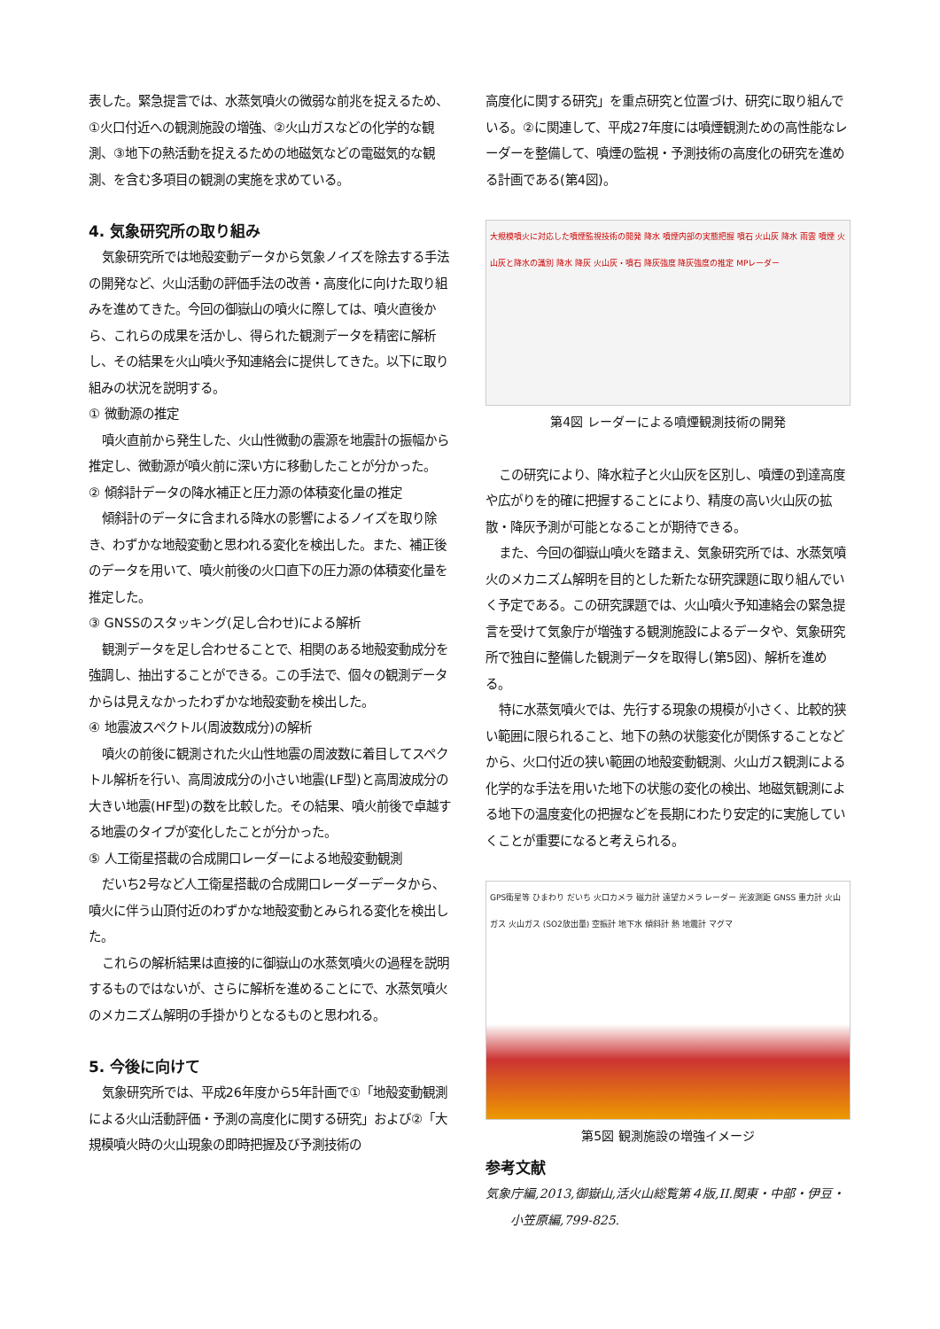表した。緊急提言では、水蒸気噴火の微弱な前兆を捉えるため、①火口付近への観測施設の増強、②火山ガスなどの化学的な観測、③地下の熱活動を捉えるための地磁気などの電磁気的な観測、を含む多項目の観測の実施を求めている。
4. 気象研究所の取り組み
気象研究所では地殻変動データから気象ノイズを除去する手法の開発など、火山活動の評価手法の改善・高度化に向けた取り組みを進めてきた。今回の御嶽山の噴火に際しては、噴火直後から、これらの成果を活かし、得られた観測データを精密に解析し、その結果を火山噴火予知連絡会に提供してきた。以下に取り組みの状況を説明する。
① 微動源の推定
噴火直前から発生した、火山性微動の震源を地震計の振幅から推定し、微動源が噴火前に深い方に移動したことが分かった。
② 傾斜計データの降水補正と圧力源の体積変化量の推定
傾斜計のデータに含まれる降水の影響によるノイズを取り除き、わずかな地殻変動と思われる変化を検出した。また、補正後のデータを用いて、噴火前後の火口直下の圧力源の体積変化量を推定した。
③ GNSSのスタッキング(足し合わせ)による解析
観測データを足し合わせることで、相関のある地殻変動成分を強調し、抽出することができる。この手法で、個々の観測データからは見えなかったわずかな地殻変動を検出した。
④ 地震波スペクトル(周波数成分)の解析
噴火の前後に観測された火山性地震の周波数に着目してスペクトル解析を行い、高周波成分の小さい地震(LF型)と高周波成分の大きい地震(HF型)の数を比較した。その結果、噴火前後で卓越する地震のタイプが変化したことが分かった。
⑤ 人工衛星搭載の合成開口レーダーによる地殻変動観測
だいち2号など人工衛星搭載の合成開口レーダーデータから、噴火に伴う山頂付近のわずかな地殻変動とみられる変化を検出した。
これらの解析結果は直接的に御嶽山の水蒸気噴火の過程を説明するものではないが、さらに解析を進めることにで、水蒸気噴火のメカニズム解明の手掛かりとなるものと思われる。
5. 今後に向けて
気象研究所では、平成26年度から5年計画で①「地殻変動観測による火山活動評価・予測の高度化に関する研究」および②「大規模噴火時の火山現象の即時把握及び予測技術の
高度化に関する研究」を重点研究と位置づけ、研究に取り組んでいる。②に関連して、平成27年度には噴煙観測ための高性能なレーダーを整備して、噴煙の監視・予測技術の高度化の研究を進める計画である(第4図)。
大規模噴火に対応した噴煙監視技術の開発 降水 噴煙内部の実態把握 噴石 火山灰 降水 雨雲 噴煙 火山灰と降水の識別 降水 降灰 火山灰・噴石 降灰強度 降灰強度の推定 MPレーダー
第4図 レーダーによる噴煙観測技術の開発
この研究により、降水粒子と火山灰を区別し、噴煙の到達高度や広がりを的確に把握することにより、精度の高い火山灰の拡散・降灰予測が可能となることが期待できる。
また、今回の御嶽山噴火を踏まえ、気象研究所では、水蒸気噴火のメカニズム解明を目的とした新たな研究課題に取り組んでいく予定である。この研究課題では、火山噴火予知連絡会の緊急提言を受けて気象庁が増強する観測施設によるデータや、気象研究所で独自に整備した観測データを取得し(第5図)、解析を進める。
特に水蒸気噴火では、先行する現象の規模が小さく、比較的狭い範囲に限られること、地下の熱の状態変化が関係することなどから、火口付近の狭い範囲の地殻変動観測、火山ガス観測による化学的な手法を用いた地下の状態の変化の検出、地磁気観測による地下の温度変化の把握などを長期にわたり安定的に実施していくことが重要になると考えられる。
GPS衛星等 ひまわり だいち 火口カメラ 磁力計 遠望カメラ レーダー 光波測距 GNSS 重力計 火山ガス 火山ガス (SO2放出量) 空振計 地下水 傾斜計 熱 地震計 マグマ
第5図 観測施設の増強イメージ
参考文献
気象庁編,2013,御嶽山,活火山総覧第４版,II.関東・中部・伊豆・小笠原編,799-825.